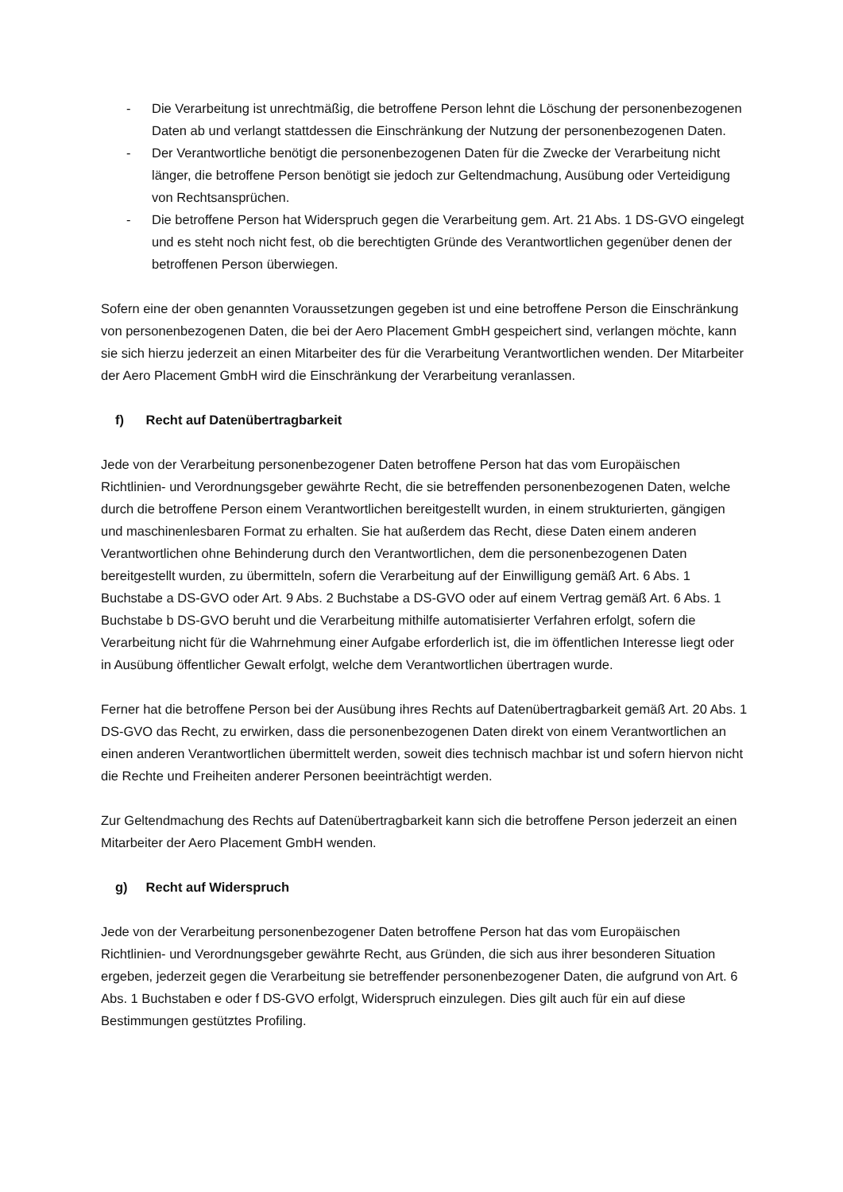- Die Verarbeitung ist unrechtmäßig, die betroffene Person lehnt die Löschung der personenbezogenen Daten ab und verlangt stattdessen die Einschränkung der Nutzung der personenbezogenen Daten.
- Der Verantwortliche benötigt die personenbezogenen Daten für die Zwecke der Verarbeitung nicht länger, die betroffene Person benötigt sie jedoch zur Geltendmachung, Ausübung oder Verteidigung von Rechtsansprüchen.
- Die betroffene Person hat Widerspruch gegen die Verarbeitung gem. Art. 21 Abs. 1 DS-GVO eingelegt und es steht noch nicht fest, ob die berechtigten Gründe des Verantwortlichen gegenüber denen der betroffenen Person überwiegen.
Sofern eine der oben genannten Voraussetzungen gegeben ist und eine betroffene Person die Einschränkung von personenbezogenen Daten, die bei der Aero Placement GmbH gespeichert sind, verlangen möchte, kann sie sich hierzu jederzeit an einen Mitarbeiter des für die Verarbeitung Verantwortlichen wenden. Der Mitarbeiter der Aero Placement GmbH wird die Einschränkung der Verarbeitung veranlassen.
f) Recht auf Datenübertragbarkeit
Jede von der Verarbeitung personenbezogener Daten betroffene Person hat das vom Europäischen Richtlinien- und Verordnungsgeber gewährte Recht, die sie betreffenden personenbezogenen Daten, welche durch die betroffene Person einem Verantwortlichen bereitgestellt wurden, in einem strukturierten, gängigen und maschinenlesbaren Format zu erhalten. Sie hat außerdem das Recht, diese Daten einem anderen Verantwortlichen ohne Behinderung durch den Verantwortlichen, dem die personenbezogenen Daten bereitgestellt wurden, zu übermitteln, sofern die Verarbeitung auf der Einwilligung gemäß Art. 6 Abs. 1 Buchstabe a DS-GVO oder Art. 9 Abs. 2 Buchstabe a DS-GVO oder auf einem Vertrag gemäß Art. 6 Abs. 1 Buchstabe b DS-GVO beruht und die Verarbeitung mithilfe automatisierter Verfahren erfolgt, sofern die Verarbeitung nicht für die Wahrnehmung einer Aufgabe erforderlich ist, die im öffentlichen Interesse liegt oder in Ausübung öffentlicher Gewalt erfolgt, welche dem Verantwortlichen übertragen wurde.
Ferner hat die betroffene Person bei der Ausübung ihres Rechts auf Datenübertragbarkeit gemäß Art. 20 Abs. 1 DS-GVO das Recht, zu erwirken, dass die personenbezogenen Daten direkt von einem Verantwortlichen an einen anderen Verantwortlichen übermittelt werden, soweit dies technisch machbar ist und sofern hiervon nicht die Rechte und Freiheiten anderer Personen beeinträchtigt werden.
Zur Geltendmachung des Rechts auf Datenübertragbarkeit kann sich die betroffene Person jederzeit an einen Mitarbeiter der Aero Placement GmbH wenden.
g) Recht auf Widerspruch
Jede von der Verarbeitung personenbezogener Daten betroffene Person hat das vom Europäischen Richtlinien- und Verordnungsgeber gewährte Recht, aus Gründen, die sich aus ihrer besonderen Situation ergeben, jederzeit gegen die Verarbeitung sie betreffender personenbezogener Daten, die aufgrund von Art. 6 Abs. 1 Buchstaben e oder f DS-GVO erfolgt, Widerspruch einzulegen. Dies gilt auch für ein auf diese Bestimmungen gestütztes Profiling.